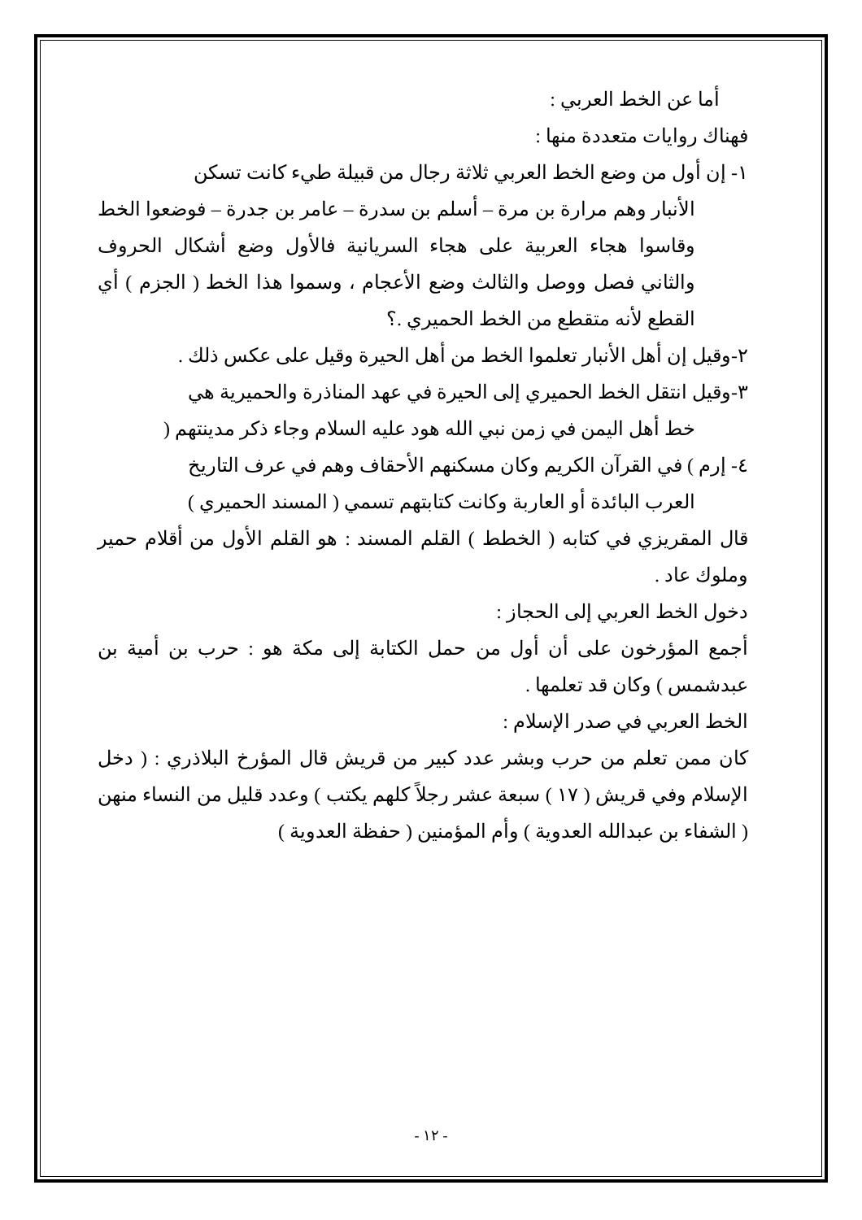أما عن الخط العربي :
فهناك روايات متعددة منها :
١- إن أول من وضع الخط العربي ثلاثة رجال من قبيلة طيء كانت تسكن
الأنبار وهم مرارة بن مرة – أسلم بن سدرة – عامر بن جدرة – فوضعوا الخط وقاسوا هجاء العربية على هجاء السريانية فالأول وضع أشكال الحروف والثاني فصل ووصل والثالث وضع الأعجام ، وسموا هذا الخط ( الجزم ) أي القطع لأنه متقطع من الخط الحميري .؟
٢-وقيل إن أهل الأنبار تعلموا الخط من أهل الحيرة وقيل على عكس ذلك .
٣-وقيل انتقل الخط الحميري إلى الحيرة في عهد المناذرة والحميرية هي
خط أهل اليمن في زمن نبي الله هود عليه السلام وجاء ذكر مدينتهم (
٤- إرم ) في القرآن الكريم وكان مسكنهم الأحقاف وهم في عرف التاريخ
العرب البائدة أو العاربة وكانت كتابتهم تسمي ( المسند الحميري )
قال المقريزي في كتابه ( الخطط ) القلم المسند : هو القلم الأول من أقلام حمير وملوك عاد .
دخول الخط العربي إلى الحجاز :
أجمع المؤرخون على أن أول من حمل الكتابة إلى مكة هو : حرب بن أمية بن عبدشمس ) وكان قد تعلمها .
الخط العربي في صدر الإسلام :
كان ممن تعلم من حرب وبشر عدد كبير من قريش قال المؤرخ البلاذري : ( دخل الإسلام وفي قريش ( ١٧ ) سبعة عشر رجلاً كلهم يكتب ) وعدد قليل من النساء منهن ( الشفاء بن عبدالله العدوية ) وأم المؤمنين ( حفظة العدوية )
- ١٢ -